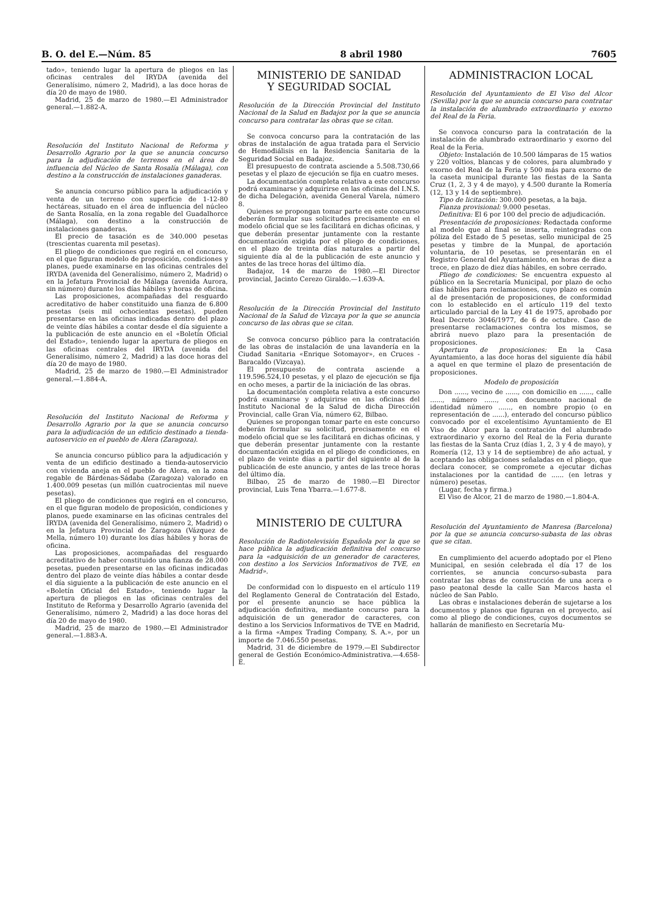B. O. del E.—Núm. 85 8 abril 1980 7605
tado», teniendo lugar la apertura de pliegos en las oficinas centrales del IRYDA (avenida del Generalísimo, número 2, Madrid), a las doce horas de día 20 de mayo de 1980.
Madrid, 25 de marzo de 1980.—El Administrador general.—1.882-A.
Resolución del Instituto Nacional de Reforma y Desarrollo Agrario por la que se anuncia concurso para la adjudicación de terrenos en el área de influencia del Núcleo de Santa Rosalía (Málaga), con destino a la construcción de instalaciones ganaderas.
Se anuncia concurso público para la adjudicación y venta de un terreno con superficie de 1-12-80 hectáreas, situado en el área de influencia del núcleo de Santa Rosalía, en la zona regable del Guadalhorce (Málaga), con destino a la construcción de instalaciones ganaderas.
El precio de tasación es de 340.000 pesetas (trescientas cuarenta mil pesetas).
El pliego de condiciones que regirá en el concurso, en el que figuran modelo de proposición, condiciones y planes, puede examinarse en las oficinas centrales del IRYDA (avenida del Generalísimo, número 2, Madrid) o en la Jefatura Provincial de Málaga (avenida Aurora, sin número) durante los días hábiles y horas de oficina.
Las proposiciones, acompañadas del resguardo acreditativo de haber constituido una fianza de 6.800 pesetas (seis mil ochocientas pesetas), pueden presentarse en las oficinas indicadas dentro del plazo de veinte días hábiles a contar desde el día siguiente a la publicación de este anuncio en el «Boletín Oficial del Estado», teniendo lugar la apertura de pliegos en las oficinas centrales del IRYDA (avenida del Generalísimo, número 2, Madrid) a las doce horas del día 20 de mayo de 1980.
Madrid, 25 de marzo de 1980.—El Administrador general.—1.884-A.
Resolución del Instituto Nacional de Reforma y Desarrollo Agrario por la que se anuncia concurso para la adjudicación de un edificio destinado a tienda-autoservicio en el pueblo de Alera (Zaragoza).
Se anuncia concurso público para la adjudicación y venta de un edificio destinado a tienda-autoservicio con vivienda aneja en el pueblo de Alera, en la zona regable de Bárdenas-Sádaba (Zaragoza) valorado en 1.400.009 pesetas (un millón cuatrocientas mil nueve pesetas).
El pliego de condiciones que regirá en el concurso, en el que figuran modelo de proposición, condiciones y planos, puede examinarse en las oficinas centrales del IRYDA (avenida del Generalísimo, número 2, Madrid) o en la Jefatura Provincial de Zaragoza (Vázquez de Mella, número 10) durante los días hábiles y horas de oficina.
Las proposiciones, acompañadas del resguardo acreditativo de haber constituido una fianza de 28.000 pesetas, pueden presentarse en las oficinas indicadas dentro del plazo de veinte días hábiles a contar desde el día siguiente a la publicación de este anuncio en el «Boletín Oficial del Estado», teniendo lugar la apertura de pliegos en las oficinas centrales del Instituto de Reforma y Desarrollo Agrario (avenida del Generalísimo, número 2, Madrid) a las doce horas del día 20 de mayo de 1980.
Madrid, 25 de marzo de 1980.—El Administrador general.—1.883-A.
MINISTERIO DE SANIDAD
Y SEGURIDAD SOCIAL
Resolución de la Dirección Provincial del Instituto Nacional de la Salud en Badajoz por la que se anuncia concurso para contratar las obras que se citan.
Se convoca concurso para la contratación de las obras de instalación de agua tratada para el Servicio de Hemodiálisis en la Residencia Sanitaria de la Seguridad Social en Badajoz.
El presupuesto de contrata asciende a 5.508.730,66 pesetas y el plazo de ejecución se fija en cuatro meses.
La documentación completa relativa a este concurso podrá examinarse y adquirirse en las oficinas del I.N.S. de dicha Delegación, avenida General Varela, número 8.
Quienes se propongan tomar parte en este concurso deberán formular sus solicitudes precisamente en el modelo oficial que se les facilitará en dichas oficinas, y que deberán presentar juntamente con la restante documentación exigida por el pliego de condiciones, en el plazo de treinta días naturales a partir del siguiente día al de la publicación de este anuncio y antes de las trece horas del último día.
Badajoz, 14 de marzo de 1980.—El Director provincial, Jacinto Cerezo Giraldo.—1.639-A.
Resolución de la Dirección Provincial del Instituto Nacional de la Salud de Vizcaya por la que se anuncia concurso de las obras que se citan.
Se convoca concurso público para la contratación de las obras de instalación de una lavandería en la Ciudad Sanitaria «Enrique Sotomayor», en Cruces - Baracaldo (Vizcaya).
El presupuesto de contrata asciende a 119.596.524,10 pesetas, y el plazo de ejecución se fija en ocho meses, a partir de la iniciación de las obras.
La documentación completa relativa a este concurso podrá examinarse y adquirirse en las oficinas del Instituto Nacional de la Salud de dicha Dirección Provincial, calle Gran Vía, número 62, Bilbao.
Quienes se propongan tomar parte en este concurso deberán formular su solicitud, precisamente en el modelo oficial que se les facilitará en dichas oficinas, y que deberán presentar juntamente con la restante documentación exigida en el pliego de condiciones, en el plazo de veinte días a partir del siguiente al de la publicación de este anuncio, y antes de las trece horas del último día.
Bilbao, 25 de marzo de 1980.—El Director provincial, Luis Tena Ybarra.—1.677-8.
MINISTERIO DE CULTURA
Resolución de Radiotelevisión Española por la que se hace pública la adjudicación definitiva del concurso para la «adquisición de un generador de caracteres, con destino a los Servicios Informativos de TVE, en Madrid».
De conformidad con lo dispuesto en el artículo 119 del Reglamento General de Contratación del Estado, por el presente anuncio se hace pública la adjudicación definitiva, mediante concurso para la adquisición de un generador de caracteres, con destino a los Servicios Informativos de TVE en Madrid, a la firma «Ampex Trading Company, S. A.», por un importe de 7.046.550 pesetas.
Madrid, 31 de diciembre de 1979.—El Subdirector general de Gestión Económico-Administrativa.—4.658-E.
ADMINISTRACION LOCAL
Resolución del Ayuntamiento de El Viso del Alcor (Sevilla) por la que se anuncia concurso para contratar la instalación de alumbrado extraordinario y exorno del Real de la Feria.
Se convoca concurso para la contratación de la instalación de alumbrado extraordinario y exorno del Real de la Feria.
Objeto: Instalación de 10.500 lámparas de 15 watios y 220 voltios, blancas y de colores, para alumbrado y exorno del Real de la Feria y 500 más para exorno de la caseta municipal durante las fiestas de la Santa Cruz (1, 2, 3 y 4 de mayo), y 4.500 durante la Romería (12, 13 y 14 de septiembre).
Tipo de licitación: 300.000 pesetas, a la baja.
Fianza provisional: 9.000 pesetas.
Definitiva: El 6 por 100 del precio de adjudicación.
Presentación de proposiciones: Redactada conforme al modelo que al final se inserta, reintegradas con póliza del Estado de 5 pesetas, sello municipal de 25 pesetas y timbre de la Munpal, de aportación voluntaria, de 10 pesetas, se presentarán en el Registro General del Ayuntamiento, en horas de diez a trece, en plazo de diez días hábiles, en sobre cerrado.
Pliego de condiciones: Se encuentra expuesto al público en la Secretaría Municipal, por plazo de ocho días hábiles para reclamaciones, cuyo plazo es común al de presentación de proposiciones, de conformidad con lo establecido en el artículo 119 del texto articulado parcial de la Ley 41 de 1975, aprobado por Real Decreto 3046/1977, de 6 de octubre. Caso de presentarse reclamaciones contra los mismos, se abrirá nuevo plazo para la presentación de proposiciones.
Apertura de proposiciones: En la Casa Ayuntamiento, a las doce horas del siguiente día hábil a aquel en que termine el plazo de presentación de proposiciones.
Modelo de proposición
Don ......, vecino de ......, con domicilio en ......, calle ......, número ......, con documento nacional de identidad número ......, en nombre propio (o en representación de ......), enterado del concurso público convocado por el excelentísimo Ayuntamiento de El Viso de Alcor para la contratación del alumbrado extraordinario y exorno del Real de la Feria durante las fiestas de la Santa Cruz (días 1, 2, 3 y 4 de mayo), y Romería (12, 13 y 14 de septiembre) de año actual, y aceptando las obligaciones señaladas en el pliego, que declara conocer, se compromete a ejecutar dichas instalaciones por la cantidad de ...... (en letras y número) pesetas.
(Lugar, fecha y firma.)
El Viso de Alcor, 21 de marzo de 1980.—1.804-A.
Resolución del Ayuntamiento de Manresa (Barcelona) por la que se anuncia concurso-subasta de las obras que se citan.
En cumplimiento del acuerdo adoptado por el Pleno Municipal, en sesión celebrada el día 17 de los corrientes, se anuncia concurso-subasta para contratar las obras de construcción de una acera o paso peatonal desde la calle San Marcos hasta el núcleo de San Pablo.
Las obras e instalaciones deberán de sujetarse a los documentos y planos que figuran en el proyecto, así como al pliego de condiciones, cuyos documentos se hallarán de manifiesto en Secretaría Mu-